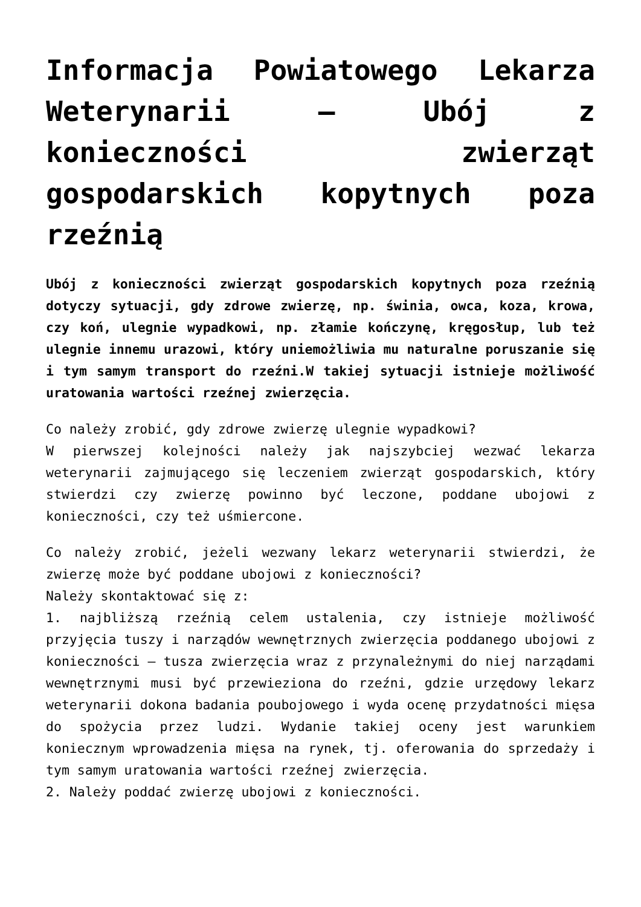Informacja Powiatowego Lekarza Weterynarii – Ubój z konieczności zwierząt gospodarskich kopytnych poza rzeźnią
Ubój z konieczności zwierząt gospodarskich kopytnych poza rzeźnią dotyczy sytuacji, gdy zdrowe zwierzę, np. świnia, owca, koza, krowa, czy koń, ulegnie wypadkowi, np. złamie kończynę, kręgosłup, lub też ulegnie innemu urazowi, który uniemożliwia mu naturalne poruszanie się i tym samym transport do rzeźni.W takiej sytuacji istnieje możliwość uratowania wartości rzeźnej zwierzęcia.
Co należy zrobić, gdy zdrowe zwierzę ulegnie wypadkowi?
W pierwszej kolejności należy jak najszybciej wezwać lekarza weterynarii zajmującego się leczeniem zwierząt gospodarskich, który stwierdzi czy zwierzę powinno być leczone, poddane ubojowi z konieczności, czy też uśmiercone.
Co należy zrobić, jeżeli wezwany lekarz weterynarii stwierdzi, że zwierzę może być poddane ubojowi z konieczności?
Należy skontaktować się z:
1. najbliższą rzeźnią celem ustalenia, czy istnieje możliwość przyjęcia tuszy i narządów wewnętrznych zwierzęcia poddanego ubojowi z konieczności – tusza zwierzęcia wraz z przynależnymi do niej narządami wewnętrznymi musi być przewieziona do rzeźni, gdzie urzędowy lekarz weterynarii dokona badania poubojowego i wyda ocenę przydatności mięsa do spożycia przez ludzi. Wydanie takiej oceny jest warunkiem koniecznym wprowadzenia mięsa na rynek, tj. oferowania do sprzedaży i tym samym uratowania wartości rzeźnej zwierzęcia.
2. Należy poddać zwierzę ubojowi z konieczności.